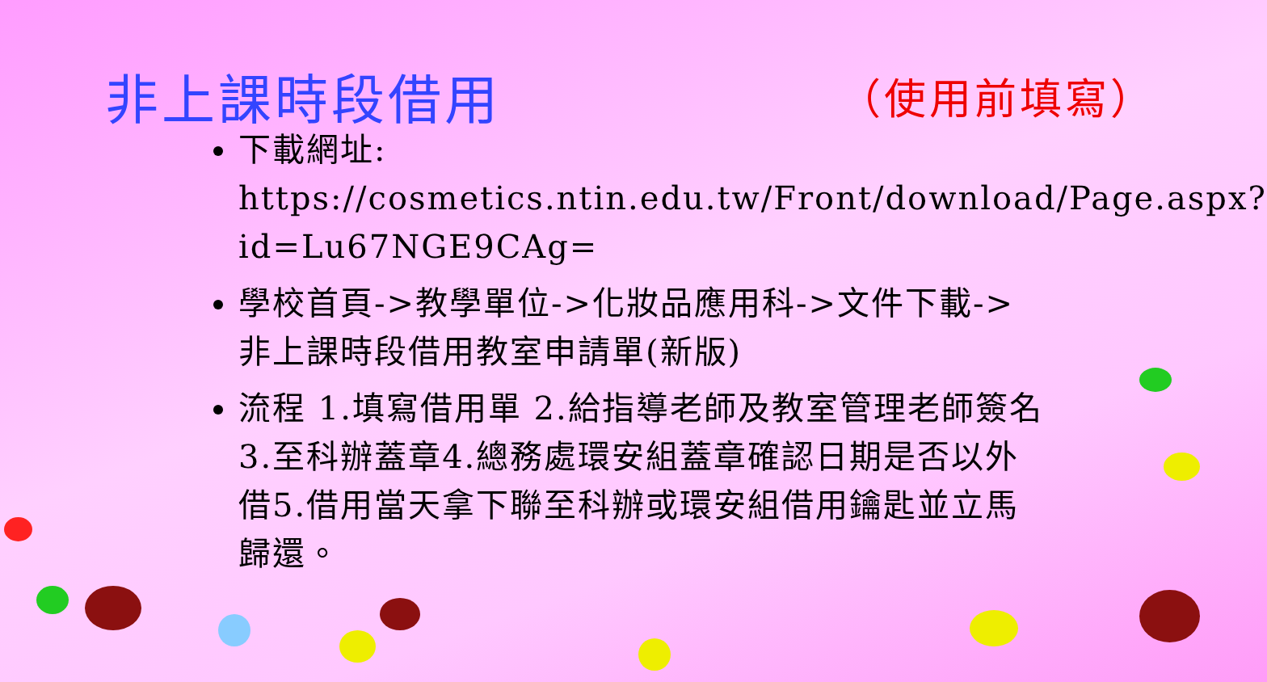非上課時段借用 （使用前填寫）
下載網址: https://cosmetics.ntin.edu.tw/Front/download/Page.aspx?id=Lu67NGE9CAg=
學校首頁->教學單位->化妝品應用科->文件下載->非上課時段借用教室申請單(新版)
流程 1.填寫借用單 2.給指導老師及教室管理老師簽名3.至科辦蓋章4.總務處環安組蓋章確認日期是否以外借5.借用當天拿下聯至科辦或環安組借用鑰匙並立馬歸還。